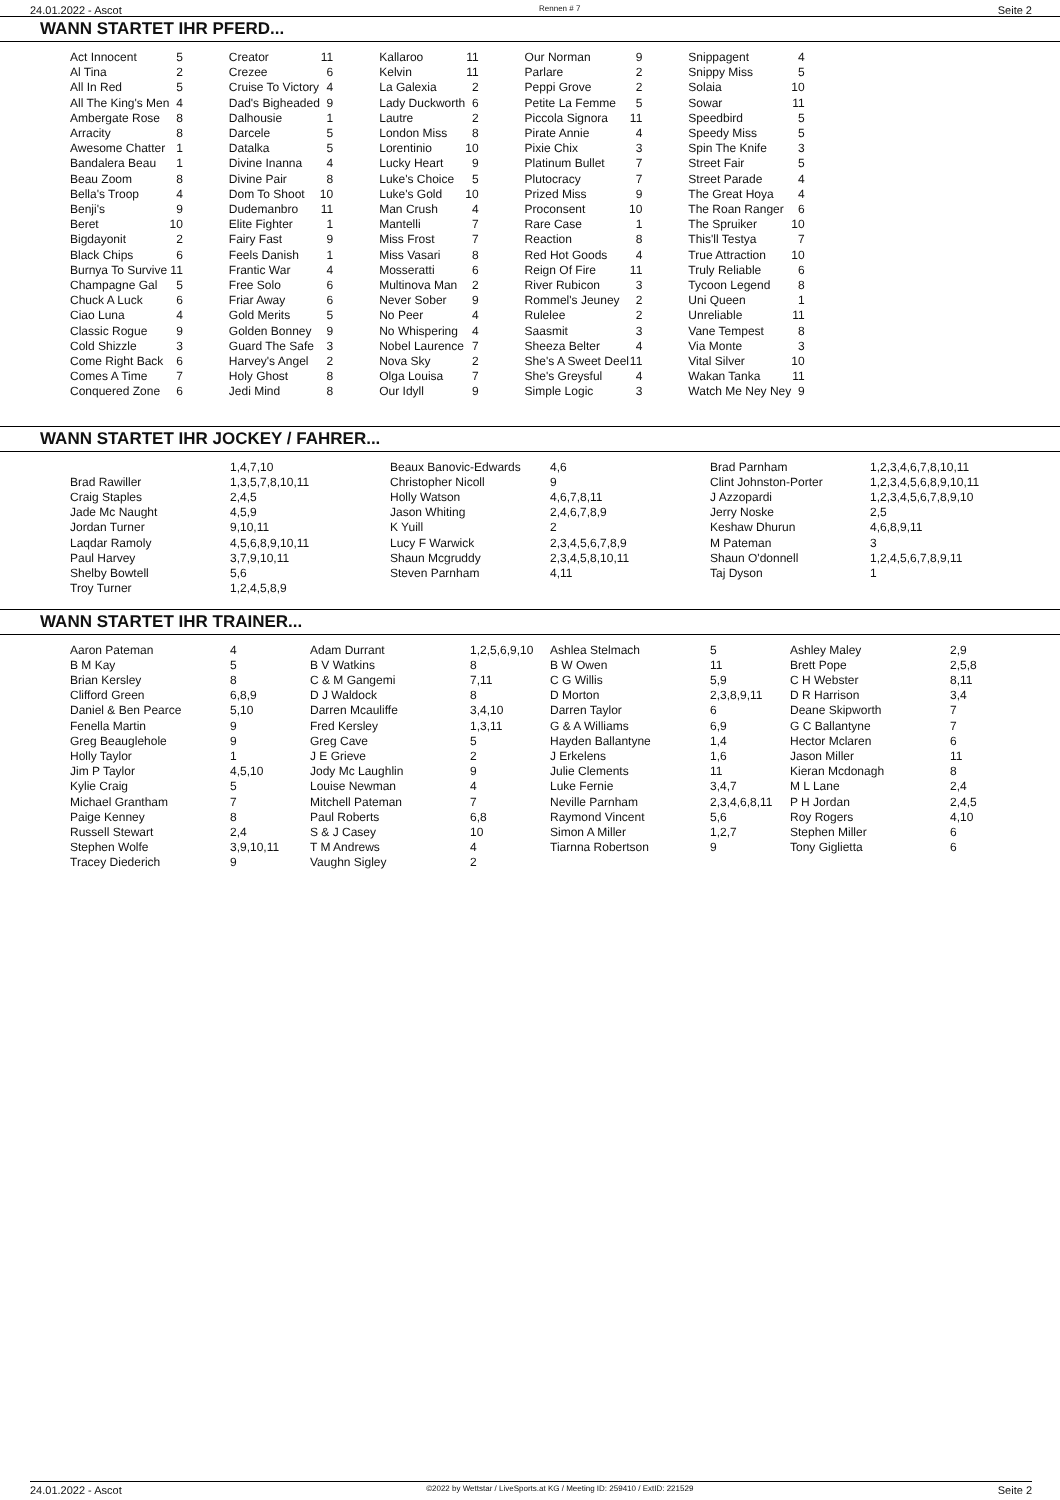24.01.2022 - Ascot Rennen # 7 Seite 2
WANN STARTET IHR PFERD...
| Act Innocent | 5 | Creator | 11 | Kallaroo | 11 | Our Norman | 9 | Snippagent | 4 |
| Al Tina | 2 | Crezee | 6 | Kelvin | 11 | Parlare | 2 | Snippy Miss | 5 |
| All In Red | 5 | Cruise To Victory | 4 | La Galexia | 2 | Peppi Grove | 2 | Solaia | 10 |
| All The King's Men | 4 | Dad's Bigheaded | 9 | Lady Duckworth | 6 | Petite La Femme | 5 | Sowar | 11 |
| Ambergate Rose | 8 | Dalhousie | 1 | Lautre | 2 | Piccola Signora | 11 | Speedbird | 5 |
| Arracity | 8 | Darcele | 5 | London Miss | 8 | Pirate Annie | 4 | Speedy Miss | 5 |
| Awesome Chatter | 1 | Datalka | 5 | Lorentinio | 10 | Pixie Chix | 3 | Spin The Knife | 3 |
| Bandalera Beau | 1 | Divine Inanna | 4 | Lucky Heart | 9 | Platinum Bullet | 7 | Street Fair | 5 |
| Beau Zoom | 8 | Divine Pair | 8 | Luke's Choice | 5 | Plutocracy | 7 | Street Parade | 4 |
| Bella's Troop | 4 | Dom To Shoot | 10 | Luke's Gold | 10 | Prized Miss | 9 | The Great Hoya | 4 |
| Benji's | 9 | Dudemanbro | 11 | Man Crush | 4 | Proconsent | 10 | The Roan Ranger | 6 |
| Beret | 10 | Elite Fighter | 1 | Mantelli | 7 | Rare Case | 1 | The Spruiker | 10 |
| Bigdayonit | 2 | Fairy Fast | 9 | Miss Frost | 7 | Reaction | 8 | This'll Testya | 7 |
| Black Chips | 6 | Feels Danish | 1 | Miss Vasari | 8 | Red Hot Goods | 4 | True Attraction | 10 |
| Burnya To Survive | 11 | Frantic War | 4 | Mosseratti | 6 | Reign Of Fire | 11 | Truly Reliable | 6 |
| Champagne Gal | 5 | Free Solo | 6 | Multinova Man | 2 | River Rubicon | 3 | Tycoon Legend | 8 |
| Chuck A Luck | 6 | Friar Away | 6 | Never Sober | 9 | Rommel's Jeuney | 2 | Uni Queen | 1 |
| Ciao Luna | 4 | Gold Merits | 5 | No Peer | 4 | Rulelee | 2 | Unreliable | 11 |
| Classic Rogue | 9 | Golden Bonney | 9 | No Whispering | 4 | Saasmit | 3 | Vane Tempest | 8 |
| Cold Shizzle | 3 | Guard The Safe | 3 | Nobel Laurence | 7 | Sheeza Belter | 4 | Via Monte | 3 |
| Come Right Back | 6 | Harvey's Angel | 2 | Nova Sky | 2 | She's A Sweet Deel | 11 | Vital Silver | 10 |
| Comes A Time | 7 | Holy Ghost | 8 | Olga Louisa | 7 | She's Greysful | 4 | Wakan Tanka | 11 |
| Conquered Zone | 6 | Jedi Mind | 8 | Our Idyll | 9 | Simple Logic | 3 | Watch Me Ney Ney | 9 |
WANN STARTET IHR JOCKEY / FAHRER...
| | 1,4,7,10 | Beaux Banovic-Edwards | 4,6 | Brad Parnham | 1,2,3,4,6,7,8,10,11 |
| Brad Rawiller | 1,3,5,7,8,10,11 | Christopher Nicoll | 9 | Clint Johnston-Porter | 1,2,3,4,5,6,8,9,10,11 |
| Craig Staples | 2,4,5 | Holly Watson | 4,6,7,8,11 | J Azzopardi | 1,2,3,4,5,6,7,8,9,10 |
| Jade Mc Naught | 4,5,9 | Jason Whiting | 2,4,6,7,8,9 | Jerry Noske | 2,5 |
| Jordan Turner | 9,10,11 | K Yuill | 2 | Keshaw Dhurun | 4,6,8,9,11 |
| Laqdar Ramoly | 4,5,6,8,9,10,11 | Lucy F Warwick | 2,3,4,5,6,7,8,9 | M Pateman | 3 |
| Paul Harvey | 3,7,9,10,11 | Shaun Mcgruddy | 2,3,4,5,8,10,11 | Shaun O'donnell | 1,2,4,5,6,7,8,9,11 |
| Shelby Bowtell | 5,6 | Steven Parnham | 4,11 | Taj Dyson | 1 |
| Troy Turner | 1,2,4,5,8,9 | | | | |
WANN STARTET IHR TRAINER...
| Aaron Pateman | 4 | Adam Durrant | 1,2,5,6,9,10 | Ashlea Stelmach | 5 | Ashley Maley | 2,9 |
| B M Kay | 5 | B V Watkins | 8 | B W Owen | 11 | Brett Pope | 2,5,8 |
| Brian Kersley | 8 | C & M Gangemi | 7,11 | C G Willis | 5,9 | C H Webster | 8,11 |
| Clifford Green | 6,8,9 | D J Waldock | 8 | D Morton | 2,3,8,9,11 | D R Harrison | 3,4 |
| Daniel & Ben Pearce | 5,10 | Darren Mcauliffe | 3,4,10 | Darren Taylor | 6 | Deane Skipworth | 7 |
| Fenella Martin | 9 | Fred Kersley | 1,3,11 | G & A Williams | 6,9 | G C Ballantyne | 7 |
| Greg Beauglehole | 9 | Greg Cave | 5 | Hayden Ballantyne | 1,4 | Hector Mclaren | 6 |
| Holly Taylor | 1 | J E Grieve | 2 | J Erkelens | 1,6 | Jason Miller | 11 |
| Jim P Taylor | 4,5,10 | Jody Mc Laughlin | 9 | Julie Clements | 11 | Kieran Mcdonagh | 8 |
| Kylie Craig | 5 | Louise Newman | 4 | Luke Fernie | 3,4,7 | M L Lane | 2,4 |
| Michael Grantham | 7 | Mitchell Pateman | 7 | Neville Parnham | 2,3,4,6,8,11 | P H Jordan | 2,4,5 |
| Paige Kenney | 8 | Paul Roberts | 6,8 | Raymond Vincent | 5,6 | Roy Rogers | 4,10 |
| Russell Stewart | 2,4 | S & J Casey | 10 | Simon A Miller | 1,2,7 | Stephen Miller | 6 |
| Stephen Wolfe | 3,9,10,11 | T M Andrews | 4 | Tiarnna Robertson | 9 | Tony Giglietta | 6 |
| Tracey Diederich | 9 | Vaughn Sigley | 2 | | | | |
24.01.2022 - Ascot ©2022 by Wettstar / LiveSports.at KG / Meeting ID: 259410 / ExtID: 221529 Seite 2